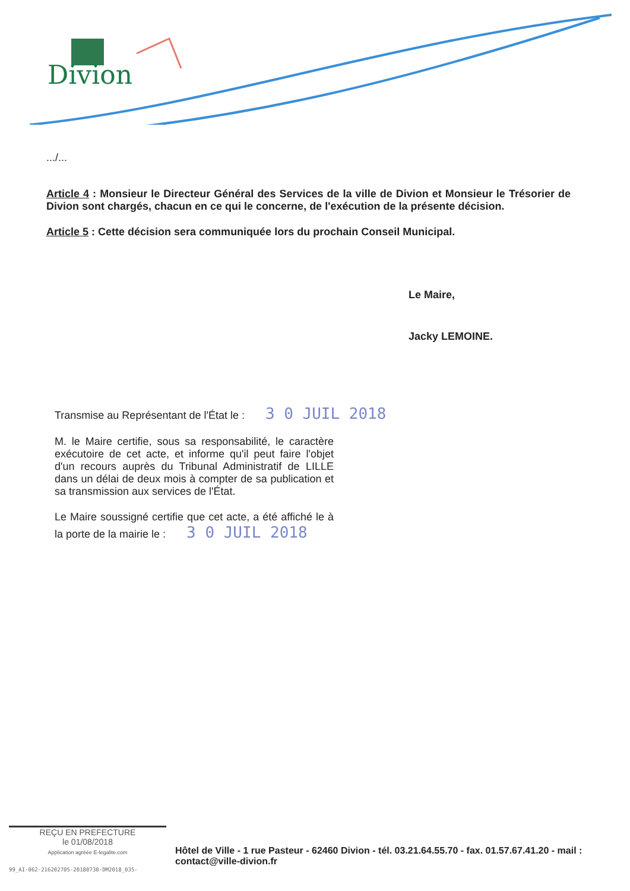Divion
.../...
Article 4 : Monsieur le Directeur Général des Services de la ville de Divion et Monsieur le Trésorier de Divion sont chargés, chacun en ce qui le concerne, de l'exécution de la présente décision.
Article 5 : Cette décision sera communiquée lors du prochain Conseil Municipal.
Le Maire,
Jacky LEMOINE.
Transmise au Représentant de l'État le : 3 0 JUIL 2018
M. le Maire certifie, sous sa responsabilité, le caractère exécutoire de cet acte, et informe qu'il peut faire l'objet d'un recours auprès du Tribunal Administratif de LILLE dans un délai de deux mois à compter de sa publication et sa transmission aux services de l'État.
Le Maire soussigné certifie que cet acte, a été affiché le à la porte de la mairie le : 3 0 JUIL 2018
REÇU EN PREFECTURE
le 01/08/2018
Application agréée E-legalite.com
Hôtel de Ville - 1 rue Pasteur - 62460 Divion - tél. 03.21.64.55.70 - fax. 01.57.67.41.20 - mail : contact@ville-divion.fr
99_AI-062-216202705-20180730-DM2018_035-